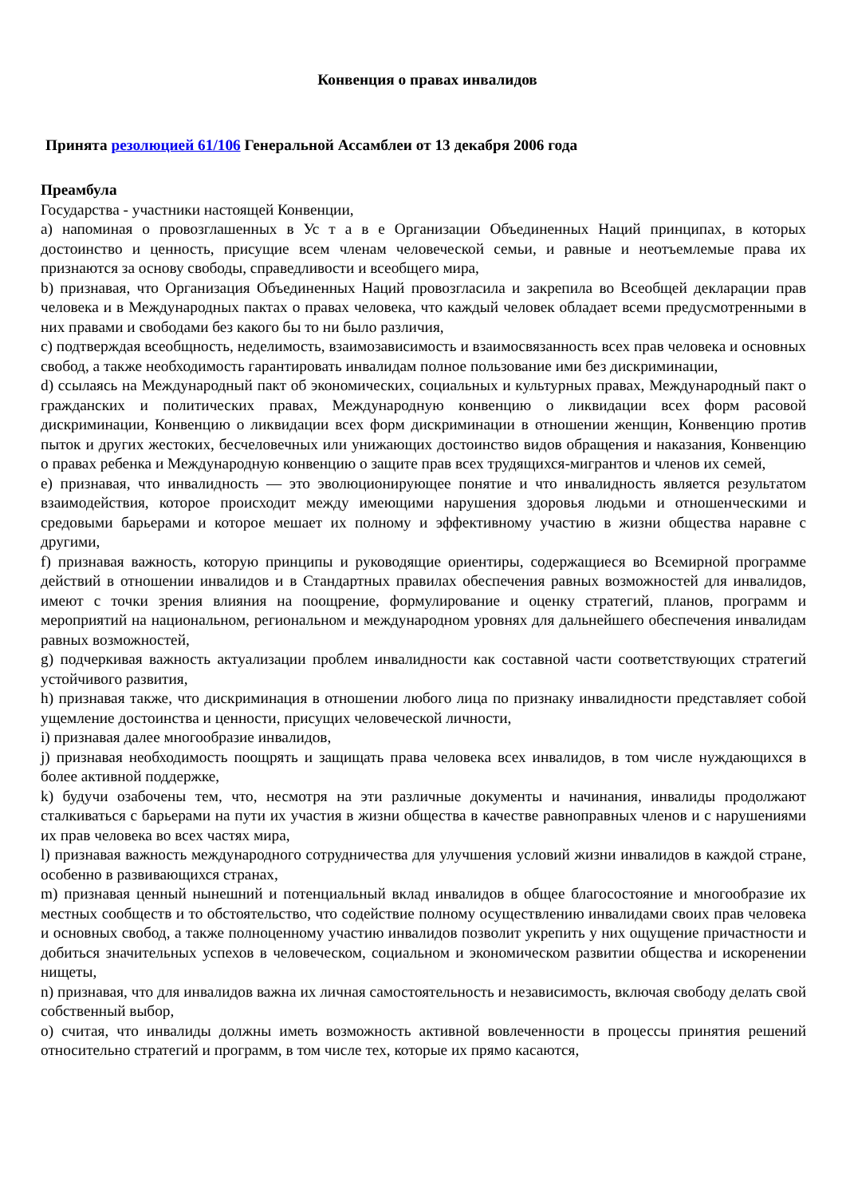Конвенция о правах инвалидов
Принята резолюцией 61/106 Генеральной Ассамблеи от 13 декабря 2006 года
Преамбула
Государства - участники настоящей Конвенции,
a) напоминая о провозглашенных в Ус т а в е Организации Объединенных Наций принципах, в которых достоинство и ценность, присущие всем членам человеческой семьи, и равные и неотъемлемые права их признаются за основу свободы, справедливости и всеобщего мира,
b) признавая, что Организация Объединенных Наций провозгласила и закрепила во Всеобщей декларации прав человека и в Международных пактах о правах человека, что каждый человек обладает всеми предусмотренными в них правами и свободами без какого бы то ни было различия,
c) подтверждая всеобщность, неделимость, взаимозависимость и взаимосвязанность всех прав человека и основных свобод, а также необходимость гарантировать инвалидам полное пользование ими без дискриминации,
d) ссылаясь на Международный пакт об экономических, социальных и культурных правах, Международный пакт о гражданских и политических правах, Международную конвенцию о ликвидации всех форм расовой дискриминации, Конвенцию о ликвидации всех форм дискриминации в отношении женщин, Конвенцию против пыток и других жестоких, бесчеловечных или унижающих достоинство видов обращения и наказания, Конвенцию о правах ребенка и Международную конвенцию о защите прав всех трудящихся-мигрантов и членов их семей,
e) признавая, что инвалидность — это эволюционирующее понятие и что инвалидность является результатом взаимодействия, которое происходит между имеющими нарушения здоровья людьми и отношенческими и средовыми барьерами и которое мешает их полному и эффективному участию в жизни общества наравне с другими,
f) признавая важность, которую принципы и руководящие ориентиры, содержащиеся во Всемирной программе действий в отношении инвалидов и в Стандартных правилах обеспечения равных возможностей для инвалидов, имеют с точки зрения влияния на поощрение, формулирование и оценку стратегий, планов, программ и мероприятий на национальном, региональном и международном уровнях для дальнейшего обеспечения инвалидам равных возможностей,
g) подчеркивая важность актуализации проблем инвалидности как составной части соответствующих стратегий устойчивого развития,
h) признавая также, что дискриминация в отношении любого лица по признаку инвалидности представляет собой ущемление достоинства и ценности, присущих человеческой личности,
i) признавая далее многообразие инвалидов,
j) признавая необходимость поощрять и защищать права человека всех инвалидов, в том числе нуждающихся в более активной поддержке,
k) будучи озабочены тем, что, несмотря на эти различные документы и начинания, инвалиды продолжают сталкиваться с барьерами на пути их участия в жизни общества в качестве равноправных членов и с нарушениями их прав человека во всех частях мира,
l) признавая важность международного сотрудничества для улучшения условий жизни инвалидов в каждой стране, особенно в развивающихся странах,
m) признавая ценный нынешний и потенциальный вклад инвалидов в общее благосостояние и многообразие их местных сообществ и то обстоятельство, что содействие полному осуществлению инвалидами своих прав человека и основных свобод, а также полноценному участию инвалидов позволит укрепить у них ощущение причастности и добиться значительных успехов в человеческом, социальном и экономическом развитии общества и искоренении нищеты,
n) признавая, что для инвалидов важна их личная самостоятельность и независимость, включая свободу делать свой собственный выбор,
o) считая, что инвалиды должны иметь возможность активной вовлеченности в процессы принятия решений относительно стратегий и программ, в том числе тех, которые их прямо касаются,